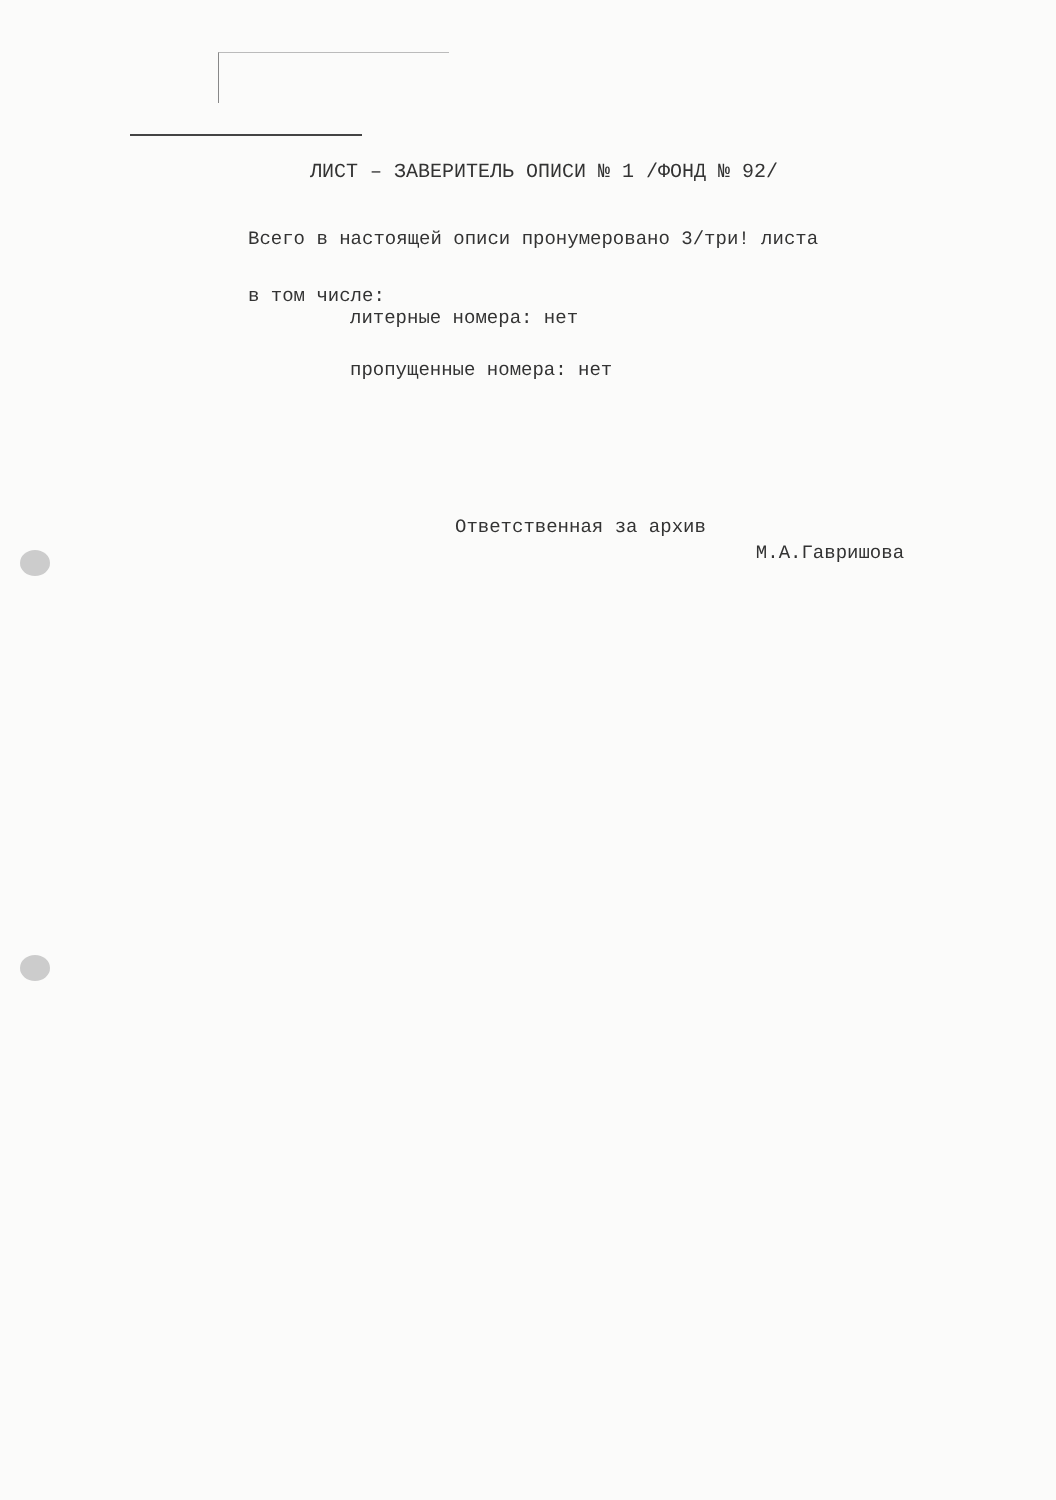ЛИСТ – ЗАВЕРИТЕЛЬ ОПИСИ № 1 /ФОНД № 92/
Всего в настоящей описи пронумеровано 3/три! листа
в том числе:
литерные номера: нет
пропущенные номера: нет
Ответственная за архив
М.А.Гавришова